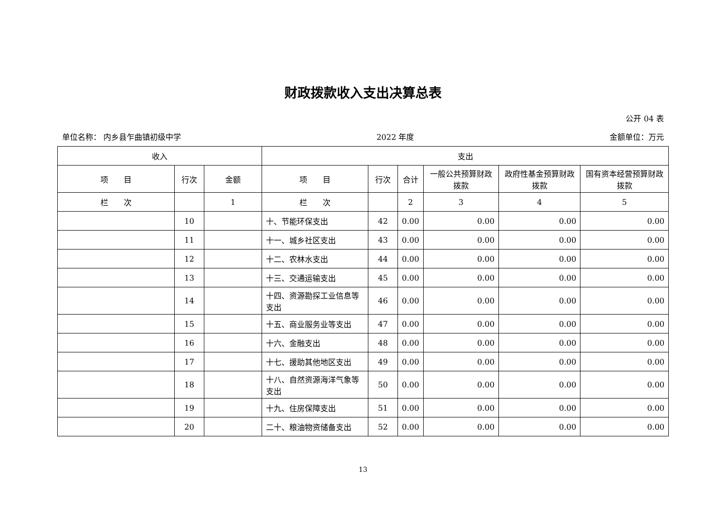财政拨款收入支出决算总表
公开 04 表
单位名称： 内乡县乍曲镇初级中学 2022 年度 金额单位：万元
| 收入 | | | 支出 | | | | | |
| --- | --- | --- | --- | --- | --- | --- | --- | --- |
| 项 目 | 行次 | 金额 | 项 目 | 行次 | 合计 | 一般公共预算财政拨款 | 政府性基金预算财政拨款 | 国有资本经营预算财政拨款 |
| 栏 次 | | 1 | 栏 次 | | 2 | 3 | 4 | 5 |
| | 10 | | 十、节能环保支出 | 42 | 0.00 | 0.00 | 0.00 | 0.00 |
| | 11 | | 十一、城乡社区支出 | 43 | 0.00 | 0.00 | 0.00 | 0.00 |
| | 12 | | 十二、农林水支出 | 44 | 0.00 | 0.00 | 0.00 | 0.00 |
| | 13 | | 十三、交通运输支出 | 45 | 0.00 | 0.00 | 0.00 | 0.00 |
| | 14 | | 十四、资源勘探工业信息等支出 | 46 | 0.00 | 0.00 | 0.00 | 0.00 |
| | 15 | | 十五、商业服务业等支出 | 47 | 0.00 | 0.00 | 0.00 | 0.00 |
| | 16 | | 十六、金融支出 | 48 | 0.00 | 0.00 | 0.00 | 0.00 |
| | 17 | | 十七、援助其他地区支出 | 49 | 0.00 | 0.00 | 0.00 | 0.00 |
| | 18 | | 十八、自然资源海洋气象等支出 | 50 | 0.00 | 0.00 | 0.00 | 0.00 |
| | 19 | | 十九、住房保障支出 | 51 | 0.00 | 0.00 | 0.00 | 0.00 |
| | 20 | | 二十、粮油物资储备支出 | 52 | 0.00 | 0.00 | 0.00 | 0.00 |
13